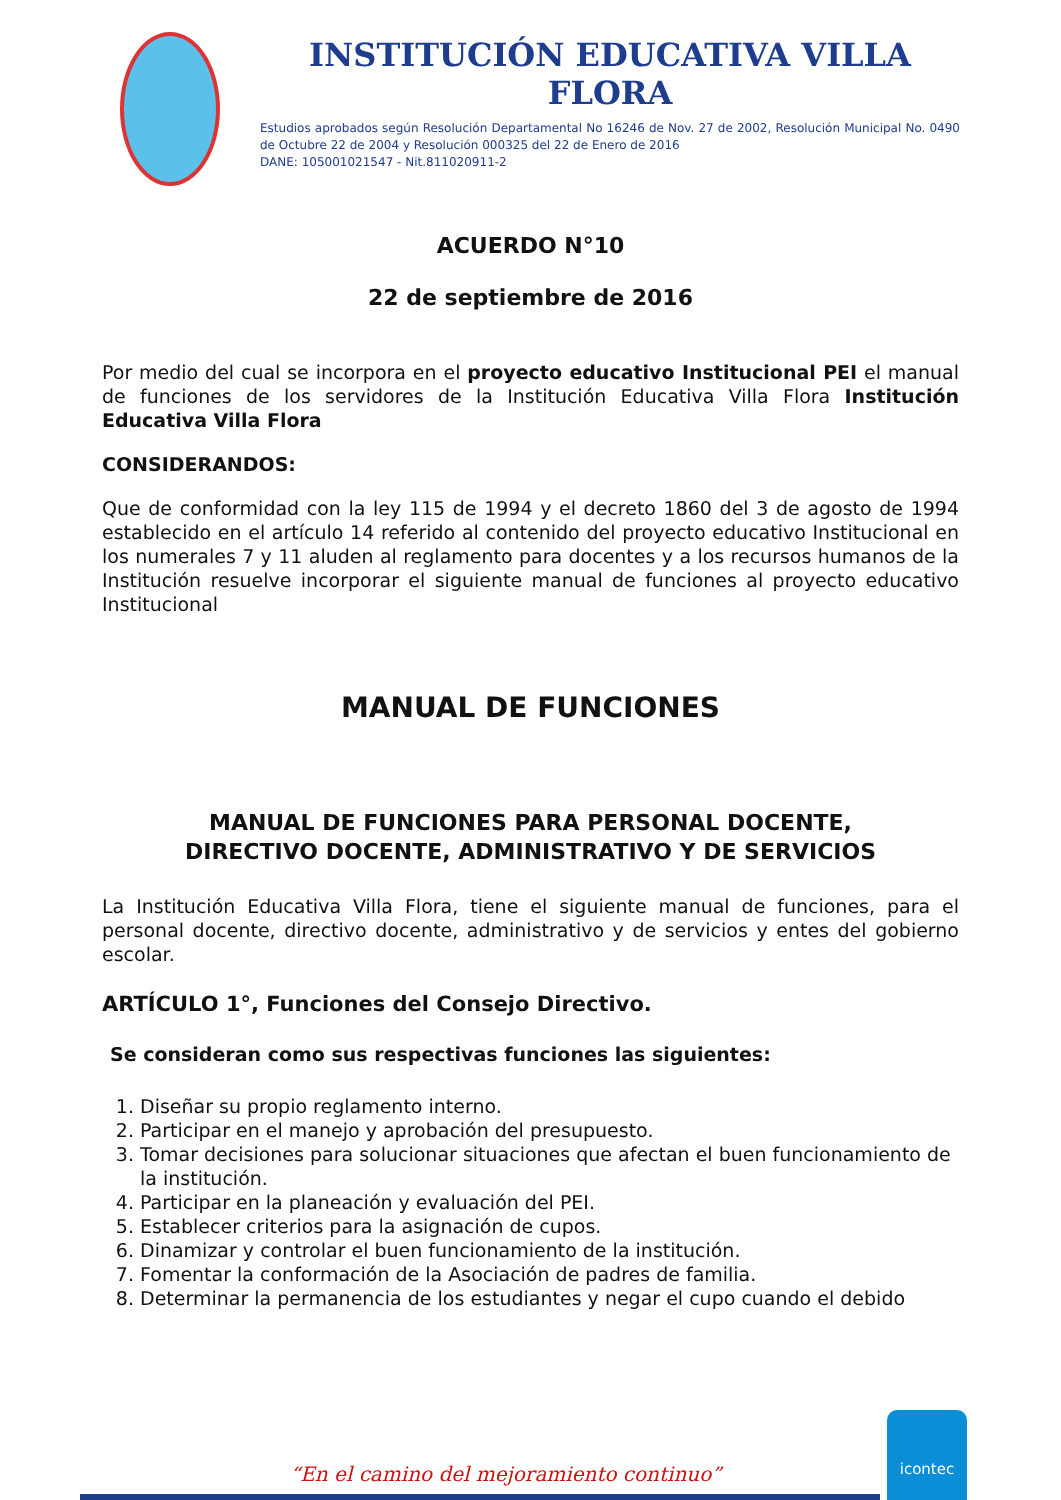INSTITUCIÓN EDUCATIVA VILLA FLORA
Estudios aprobados según Resolución Departamental No 16246 de Nov. 27 de 2002, Resolución Municipal No. 0490 de Octubre 22 de 2004 y Resolución 000325 del 22 de Enero de 2016
DANE: 105001021547 - Nit.811020911-2
ACUERDO N°10
22 de septiembre de 2016
Por medio del cual se incorpora en el proyecto educativo Institucional PEI el manual de funciones de los servidores de la Institución Educativa Villa Flora Institución Educativa Villa Flora
CONSIDERANDOS:
Que de conformidad con la ley 115 de 1994 y el decreto 1860 del 3 de agosto de 1994 establecido en el artículo 14 referido al contenido del proyecto educativo Institucional en los numerales 7 y 11 aluden al reglamento para docentes y a los recursos humanos de la Institución resuelve incorporar el siguiente manual de funciones al proyecto educativo Institucional
MANUAL DE FUNCIONES
MANUAL DE FUNCIONES PARA PERSONAL DOCENTE,
DIRECTIVO DOCENTE, ADMINISTRATIVO Y DE SERVICIOS
La Institución Educativa Villa Flora, tiene el siguiente manual de funciones, para el personal docente, directivo docente, administrativo y de servicios y entes del gobierno escolar.
ARTÍCULO 1°, Funciones del Consejo Directivo.
Se consideran como sus respectivas funciones las siguientes:
1. Diseñar su propio reglamento interno.
2. Participar en el manejo y aprobación del presupuesto.
3. Tomar decisiones para solucionar situaciones que afectan el buen funcionamiento de la institución.
4. Participar en la planeación y evaluación del PEI.
5. Establecer criterios para la asignación de cupos.
6. Dinamizar y controlar el buen funcionamiento de la institución.
7. Fomentar la conformación de la Asociación de padres de familia.
8. Determinar la permanencia de los estudiantes y negar el cupo cuando el debido
“En el camino del mejoramiento continuo”
icontec